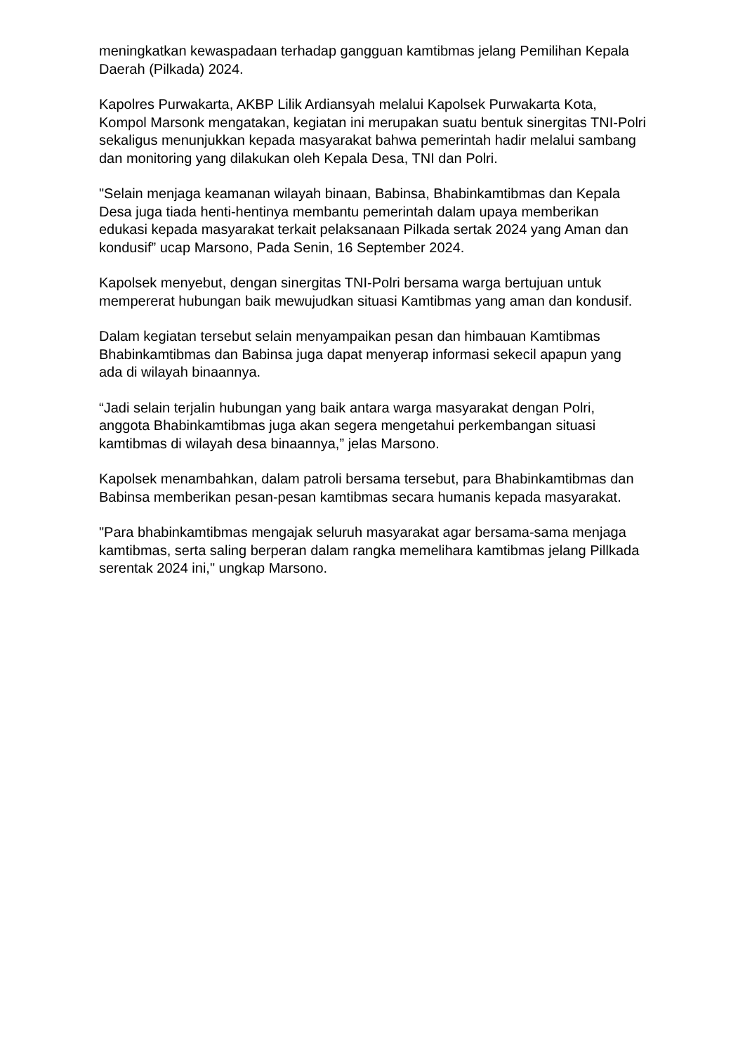meningkatkan kewaspadaan terhadap gangguan kamtibmas jelang Pemilihan Kepala Daerah (Pilkada) 2024.
Kapolres Purwakarta, AKBP Lilik Ardiansyah melalui Kapolsek Purwakarta Kota, Kompol Marsonk mengatakan, kegiatan ini merupakan suatu bentuk sinergitas TNI-Polri sekaligus menunjukkan kepada masyarakat bahwa pemerintah hadir melalui sambang dan monitoring yang dilakukan oleh Kepala Desa, TNI dan Polri.
"Selain menjaga keamanan wilayah binaan, Babinsa, Bhabinkamtibmas dan Kepala Desa juga tiada henti-hentinya membantu pemerintah dalam upaya memberikan edukasi kepada masyarakat terkait pelaksanaan Pilkada sertak 2024 yang Aman dan kondusif” ucap Marsono, Pada Senin, 16 September 2024.
Kapolsek menyebut, dengan sinergitas TNI-Polri bersama warga bertujuan untuk mempererat hubungan baik mewujudkan situasi Kamtibmas yang aman dan kondusif.
Dalam kegiatan tersebut selain menyampaikan pesan dan himbauan Kamtibmas Bhabinkamtibmas dan Babinsa juga dapat menyerap informasi sekecil apapun yang ada di wilayah binaannya.
“Jadi selain terjalin hubungan yang baik antara warga masyarakat dengan Polri, anggota Bhabinkamtibmas juga akan segera mengetahui perkembangan situasi kamtibmas di wilayah desa binaannya,” jelas Marsono.
Kapolsek menambahkan, dalam patroli bersama tersebut, para Bhabinkamtibmas dan Babinsa memberikan pesan-pesan kamtibmas secara humanis kepada masyarakat.
"Para bhabinkamtibmas mengajak seluruh masyarakat agar bersama-sama menjaga kamtibmas, serta saling berperan dalam rangka memelihara kamtibmas jelang Pillkada serentak 2024 ini," ungkap Marsono.